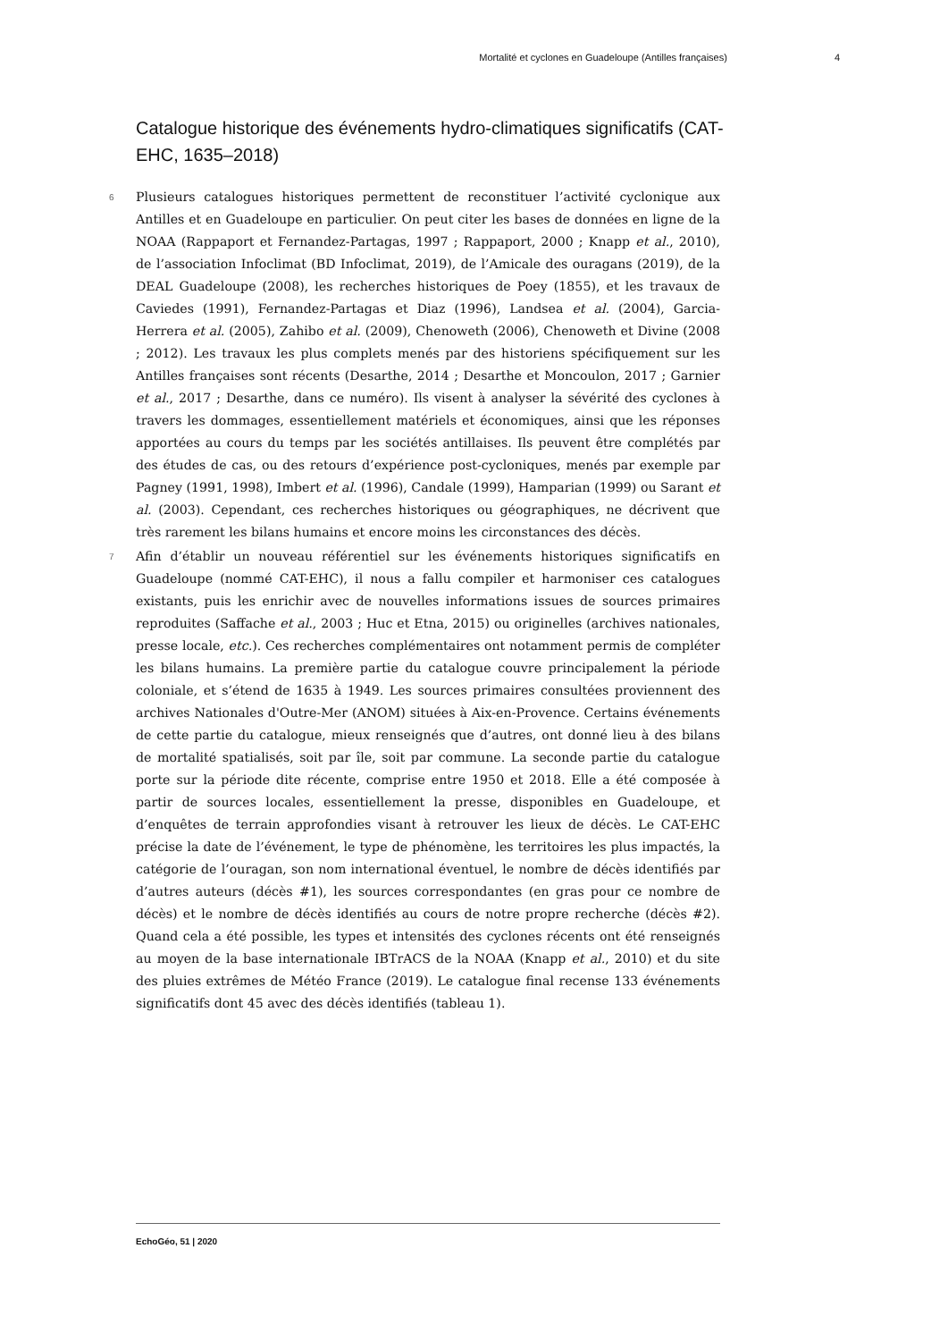Mortalité et cyclones en Guadeloupe (Antilles françaises) 4
Catalogue historique des événements hydro-climatiques significatifs (CAT-EHC, 1635–2018)
6 Plusieurs catalogues historiques permettent de reconstituer l’activité cyclonique aux Antilles et en Guadeloupe en particulier. On peut citer les bases de données en ligne de la NOAA (Rappaport et Fernandez-Partagas, 1997 ; Rappaport, 2000 ; Knapp et al., 2010), de l’association Infoclimat (BD Infoclimat, 2019), de l’Amicale des ouragans (2019), de la DEAL Guadeloupe (2008), les recherches historiques de Poey (1855), et les travaux de Caviedes (1991), Fernandez-Partagas et Diaz (1996), Landsea et al. (2004), Garcia-Herrera et al. (2005), Zahibo et al. (2009), Chenoweth (2006), Chenoweth et Divine (2008 ; 2012). Les travaux les plus complets menés par des historiens spécifiquement sur les Antilles françaises sont récents (Desarthe, 2014 ; Desarthe et Moncoulon, 2017 ; Garnier et al., 2017 ; Desarthe, dans ce numéro). Ils visent à analyser la sévérité des cyclones à travers les dommages, essentiellement matériels et économiques, ainsi que les réponses apportées au cours du temps par les sociétés antillaises. Ils peuvent être complétés par des études de cas, ou des retours d’expérience post-cycloniques, menés par exemple par Pagney (1991, 1998), Imbert et al. (1996), Candale (1999), Hamparian (1999) ou Sarant et al. (2003). Cependant, ces recherches historiques ou géographiques, ne décrivent que très rarement les bilans humains et encore moins les circonstances des décès.
7 Afin d’établir un nouveau référentiel sur les événements historiques significatifs en Guadeloupe (nommé CAT-EHC), il nous a fallu compiler et harmoniser ces catalogues existants, puis les enrichir avec de nouvelles informations issues de sources primaires reproduites (Saffache et al., 2003 ; Huc et Etna, 2015) ou originelles (archives nationales, presse locale, etc.). Ces recherches complémentaires ont notamment permis de compléter les bilans humains. La première partie du catalogue couvre principalement la période coloniale, et s’étend de 1635 à 1949. Les sources primaires consultées proviennent des archives Nationales d'Outre-Mer (ANOM) situées à Aix-en-Provence. Certains événements de cette partie du catalogue, mieux renseignés que d’autres, ont donné lieu à des bilans de mortalité spatialisés, soit par île, soit par commune. La seconde partie du catalogue porte sur la période dite récente, comprise entre 1950 et 2018. Elle a été composée à partir de sources locales, essentiellement la presse, disponibles en Guadeloupe, et d’enquêtes de terrain approfondies visant à retrouver les lieux de décès. Le CAT-EHC précise la date de l’événement, le type de phénomène, les territoires les plus impactés, la catégorie de l’ouragan, son nom international éventuel, le nombre de décès identifiés par d’autres auteurs (décès #1), les sources correspondantes (en gras pour ce nombre de décès) et le nombre de décès identifiés au cours de notre propre recherche (décès #2). Quand cela a été possible, les types et intensités des cyclones récents ont été renseignés au moyen de la base internationale IBTrACS de la NOAA (Knapp et al., 2010) et du site des pluies extrêmes de Météo France (2019). Le catalogue final recense 133 événements significatifs dont 45 avec des décès identifiés (tableau 1).
EchoGéo, 51 | 2020